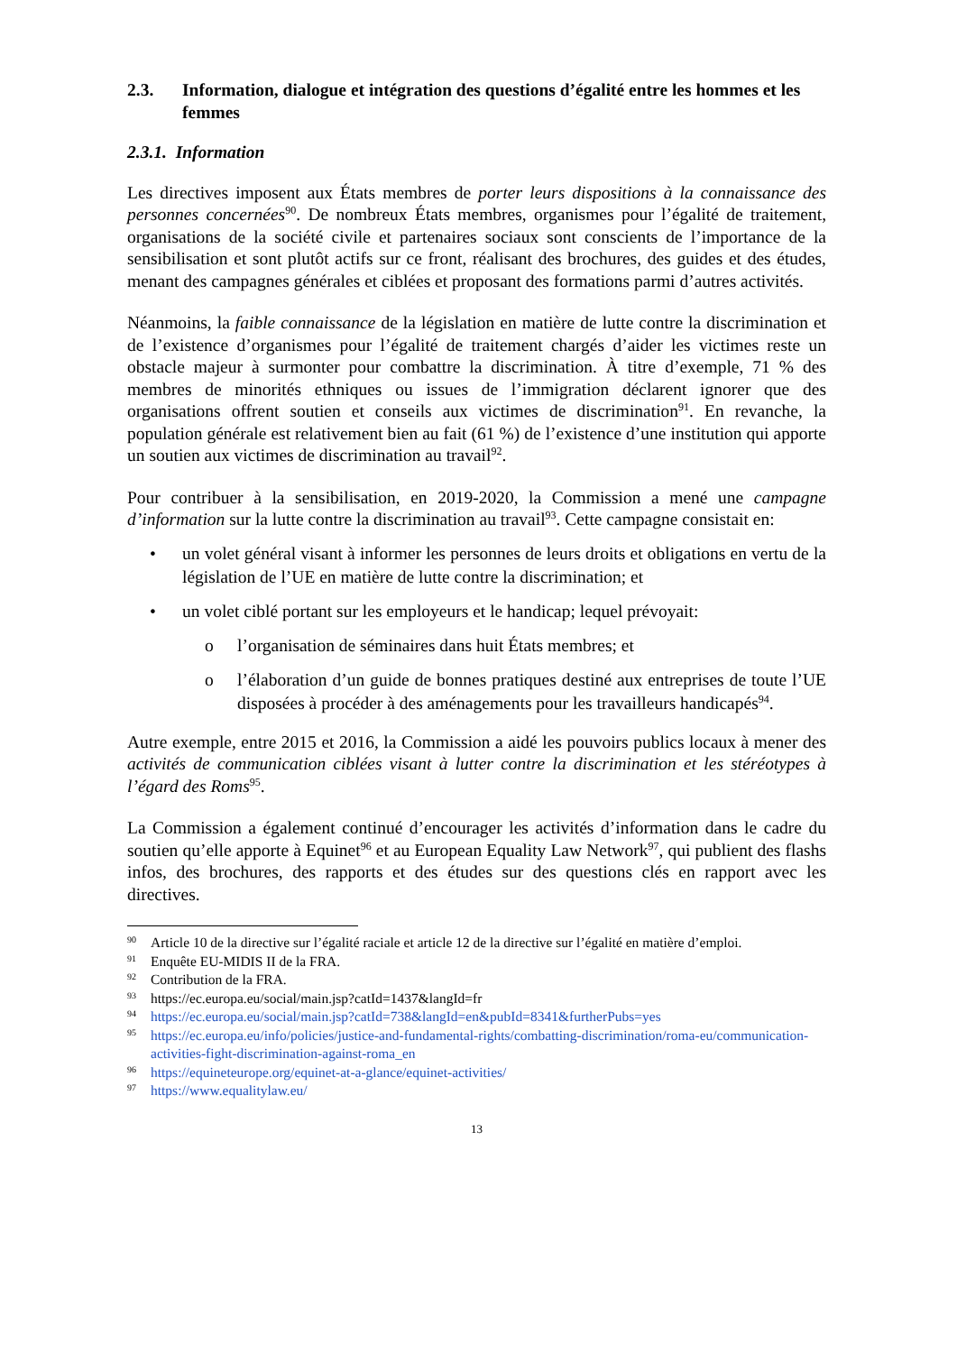2.3. Information, dialogue et intégration des questions d’égalité entre les hommes et les femmes
2.3.1. Information
Les directives imposent aux États membres de porter leurs dispositions à la connaissance des personnes concernées<sup>90</sup>. De nombreux États membres, organismes pour l’égalité de traitement, organisations de la société civile et partenaires sociaux sont conscients de l’importance de la sensibilisation et sont plutôt actifs sur ce front, réalisant des brochures, des guides et des études, menant des campagnes générales et ciblées et proposant des formations parmi d’autres activités.
Néanmoins, la faible connaissance de la législation en matière de lutte contre la discrimination et de l’existence d’organismes pour l’égalité de traitement chargés d’aider les victimes reste un obstacle majeur à surmonter pour combattre la discrimination. À titre d’exemple, 71 % des membres de minorités ethniques ou issues de l’immigration déclarent ignorer que des organisations offrent soutien et conseils aux victimes de discrimination<sup>91</sup>. En revanche, la population générale est relativement bien au fait (61 %) de l’existence d’une institution qui apporte un soutien aux victimes de discrimination au travail<sup>92</sup>.
Pour contribuer à la sensibilisation, en 2019-2020, la Commission a mené une campagne d’information sur la lutte contre la discrimination au travail<sup>93</sup>. Cette campagne consistait en:
• un volet général visant à informer les personnes de leurs droits et obligations en vertu de la législation de l’UE en matière de lutte contre la discrimination; et
• un volet ciblé portant sur les employeurs et le handicap; lequel prévoyait:
o l’organisation de séminaires dans huit États membres; et
o l’élaboration d’un guide de bonnes pratiques destiné aux entreprises de toute l’UE disposées à procéder à des aménagements pour les travailleurs handicapés<sup>94</sup>.
Autre exemple, entre 2015 et 2016, la Commission a aidé les pouvoirs publics locaux à mener des activités de communication ciblées visant à lutter contre la discrimination et les stéréotypes à l’égard des Roms<sup>95</sup>.
La Commission a également continué d’encourager les activités d’information dans le cadre du soutien qu’elle apporte à Equinet<sup>96</sup> et au European Equality Law Network<sup>97</sup>, qui publient des flashs infos, des brochures, des rapports et des études sur des questions clés en rapport avec les directives.
90 Article 10 de la directive sur l’égalité raciale et article 12 de la directive sur l’égalité en matière d’emploi.
91 Enquête EU-MIDIS II de la FRA.
92 Contribution de la FRA.
93 https://ec.europa.eu/social/main.jsp?catId=1437&langId=fr
94 https://ec.europa.eu/social/main.jsp?catId=738&langId=en&pubId=8341&furtherPubs=yes
95 https://ec.europa.eu/info/policies/justice-and-fundamental-rights/combatting-discrimination/roma-eu/communication-activities-fight-discrimination-against-roma_en
96 https://equineteurope.org/equinet-at-a-glance/equinet-activities/
97 https://www.equalitylaw.eu/
13